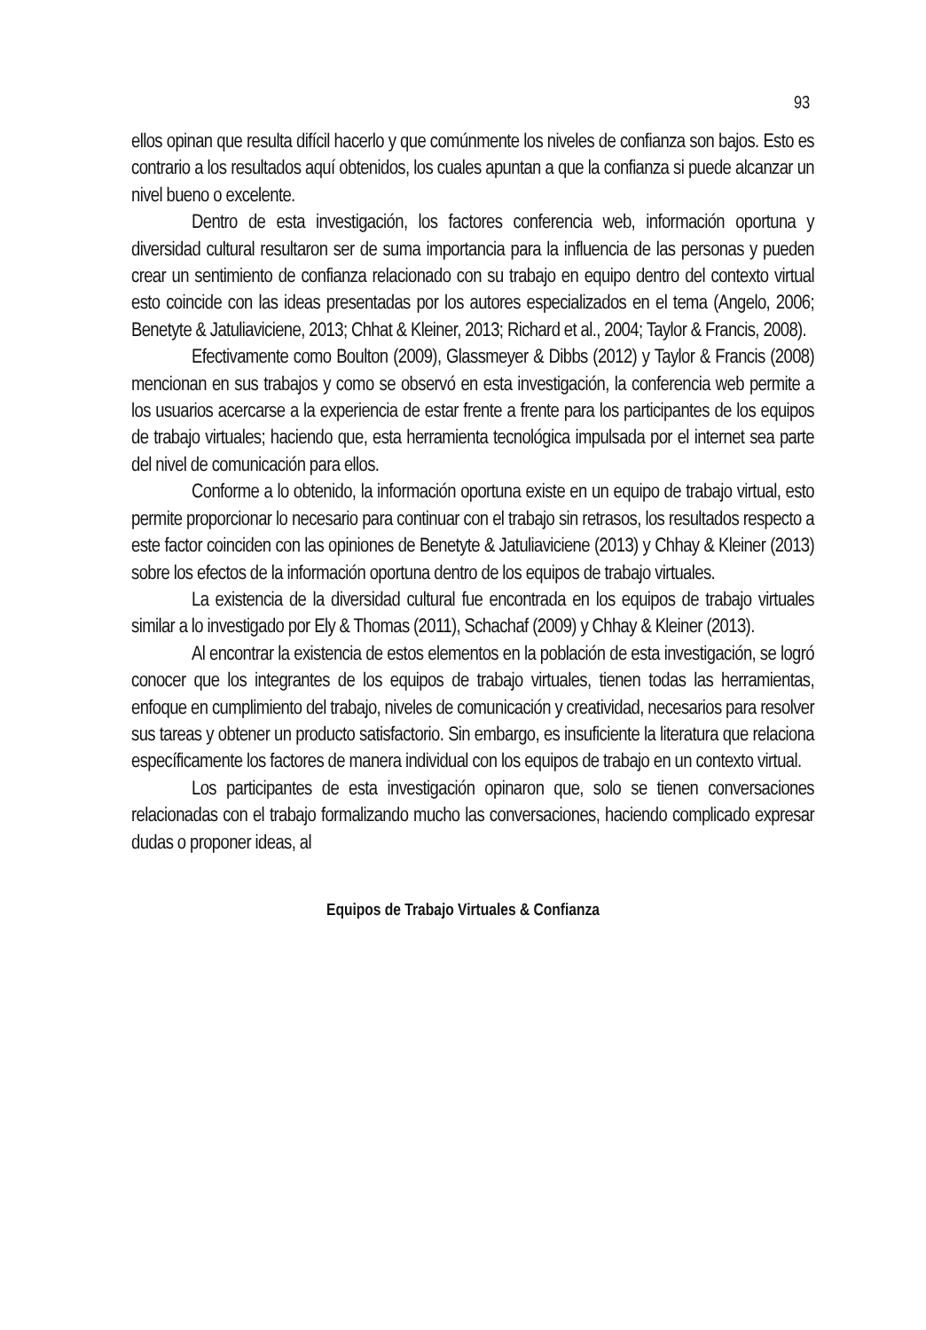93
ellos opinan que resulta difícil hacerlo y que comúnmente los niveles de confianza son bajos. Esto es contrario a los resultados aquí obtenidos, los cuales apuntan a que la confianza si puede alcanzar un nivel bueno o excelente.
Dentro de esta investigación, los factores conferencia web, información oportuna y diversidad cultural resultaron ser de suma importancia para la influencia de las personas y pueden crear un sentimiento de confianza relacionado con su trabajo en equipo dentro del contexto virtual esto coincide con las ideas presentadas por los autores especializados en el tema (Angelo, 2006; Benetyte & Jatuliaviciene, 2013; Chhat & Kleiner, 2013; Richard et al., 2004; Taylor & Francis, 2008).
Efectivamente como Boulton (2009), Glassmeyer & Dibbs (2012) y Taylor & Francis (2008) mencionan en sus trabajos y como se observó en esta investigación, la conferencia web permite a los usuarios acercarse a la experiencia de estar frente a frente para los participantes de los equipos de trabajo virtuales; haciendo que, esta herramienta tecnológica impulsada por el internet sea parte del nivel de comunicación para ellos.
Conforme a lo obtenido, la información oportuna existe en un equipo de trabajo virtual, esto permite proporcionar lo necesario para continuar con el trabajo sin retrasos, los resultados respecto a este factor coinciden con las opiniones de Benetyte & Jatuliaviciene (2013) y Chhay & Kleiner (2013) sobre los efectos de la información oportuna dentro de los equipos de trabajo virtuales.
La existencia de la diversidad cultural fue encontrada en los equipos de trabajo virtuales similar a lo investigado por Ely & Thomas (2011), Schachaf (2009) y Chhay & Kleiner (2013).
Al encontrar la existencia de estos elementos en la población de esta investigación, se logró conocer que los integrantes de los equipos de trabajo virtuales, tienen todas las herramientas, enfoque en cumplimiento del trabajo, niveles de comunicación y creatividad, necesarios para resolver sus tareas y obtener un producto satisfactorio. Sin embargo, es insuficiente la literatura que relaciona específicamente los factores de manera individual con los equipos de trabajo en un contexto virtual.
Los participantes de esta investigación opinaron que, solo se tienen conversaciones relacionadas con el trabajo formalizando mucho las conversaciones, haciendo complicado expresar dudas o proponer ideas, al
Equipos de Trabajo Virtuales & Confianza